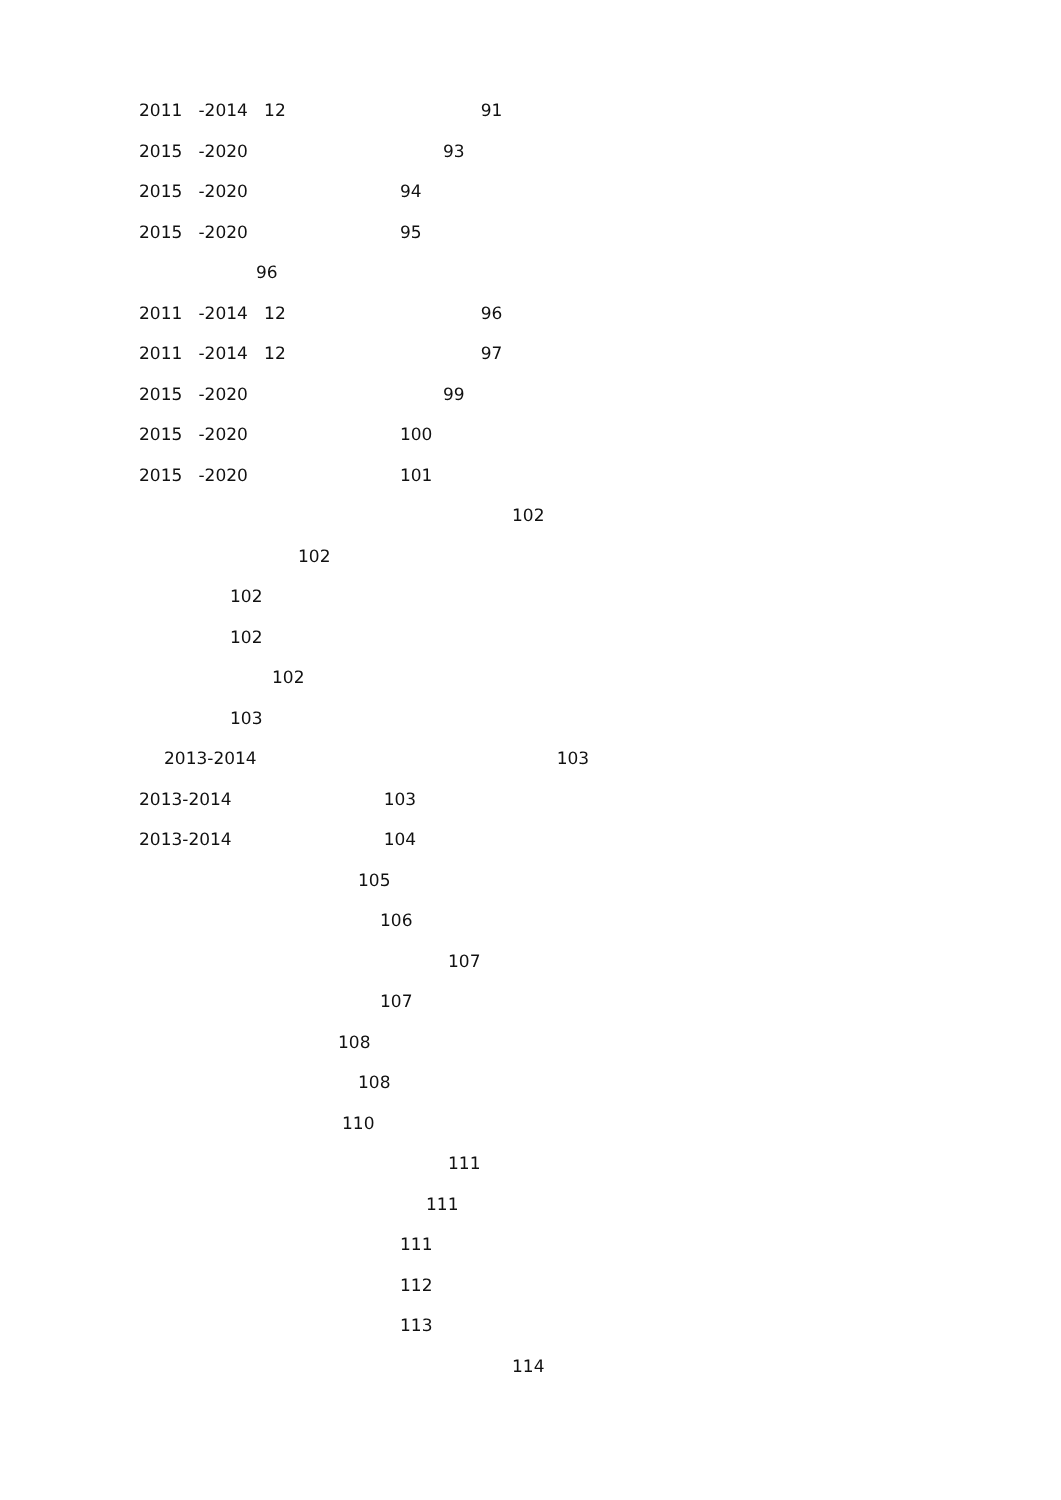2011 -2014 12 91
2015 -2020 93
2015 -2020 94
2015 -2020 95
96
2011 -2014 12 96
2011 -2014 12 97
2015 -2020 99
2015 -2020 100
2015 -2020 101
102
102
102
102
102
103
2013-2014 103
2013-2014 103
2013-2014 104
105
106
107
107
108
108
110
111
111
111
112
113
114